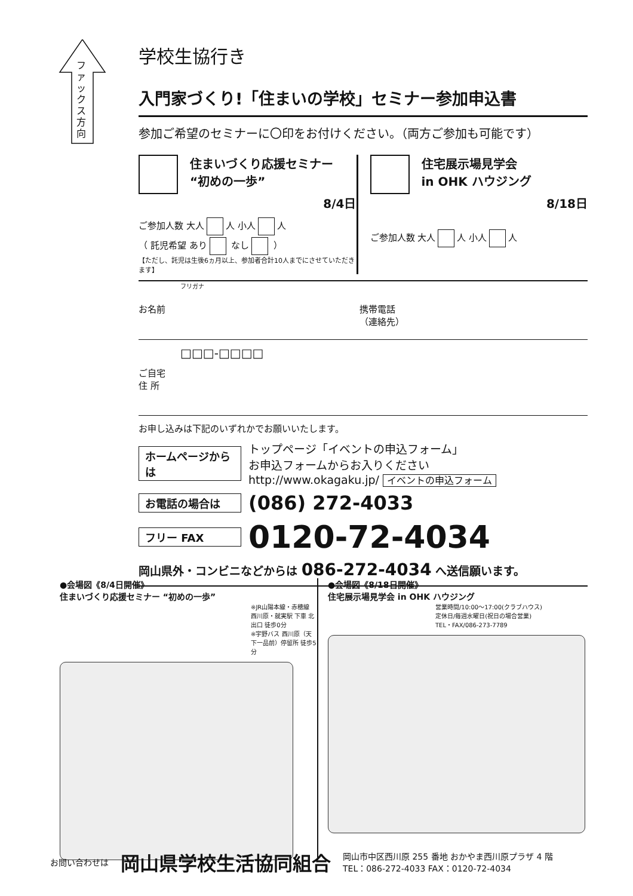ファックス方向
学校生協行き
入門家づくり!「住まいの学校」セミナー参加申込書
参加ご希望のセミナーに〇印をお付けください。（両方ご参加も可能です）
住まいづくり応援セミナー
“初めの一歩”
8/4日
ご参加人数 大人 人 小人 人
（ 託児希望 あり なし ）
【ただし、託児は生後6ヵ月以上、参加者合計10人までにさせていただきます】
住宅展示場見学会
in OHK ハウジング
8/18日
ご参加人数 大人 人 小人 人
フリガナ
お名前 携帯電話
（連絡先）
□□□-□□□□
ご自宅
住 所
お申し込みは下記のいずれかでお願いいたします。
ホームページからは トップページ「イベントの申込フォーム」
お申込フォームからお入りください
http://www.okagaku.jp/ イベントの申込フォーム
お電話の場合は (086) 272-4033
フリー FAX 0120-72-4034
岡山県外・コンビニなどからは 086-272-4034 へ送信願います。
●会場図《8/4日開催》
住まいづくり応援セミナー “初めの一歩”
※JR山陽本線・赤穂線 西川原・就実駅 下車 北出口 徒歩0分
※宇野バス 西川原（天下一品前）停留所 徒歩5分
●会場図《8/18日開催》
住宅展示場見学会 in OHK ハウジング
営業時間/10:00～17:00(クラブハウス)
定休日/毎週水曜日(祝日の場合営業)
TEL・FAX/086-273-7789
お問い合わせは 岡山県学校生活協同組合 岡山市中区西川原 255 番地 おかやま西川原プラザ 4 階
TEL：086-272-4033 FAX：0120-72-4034